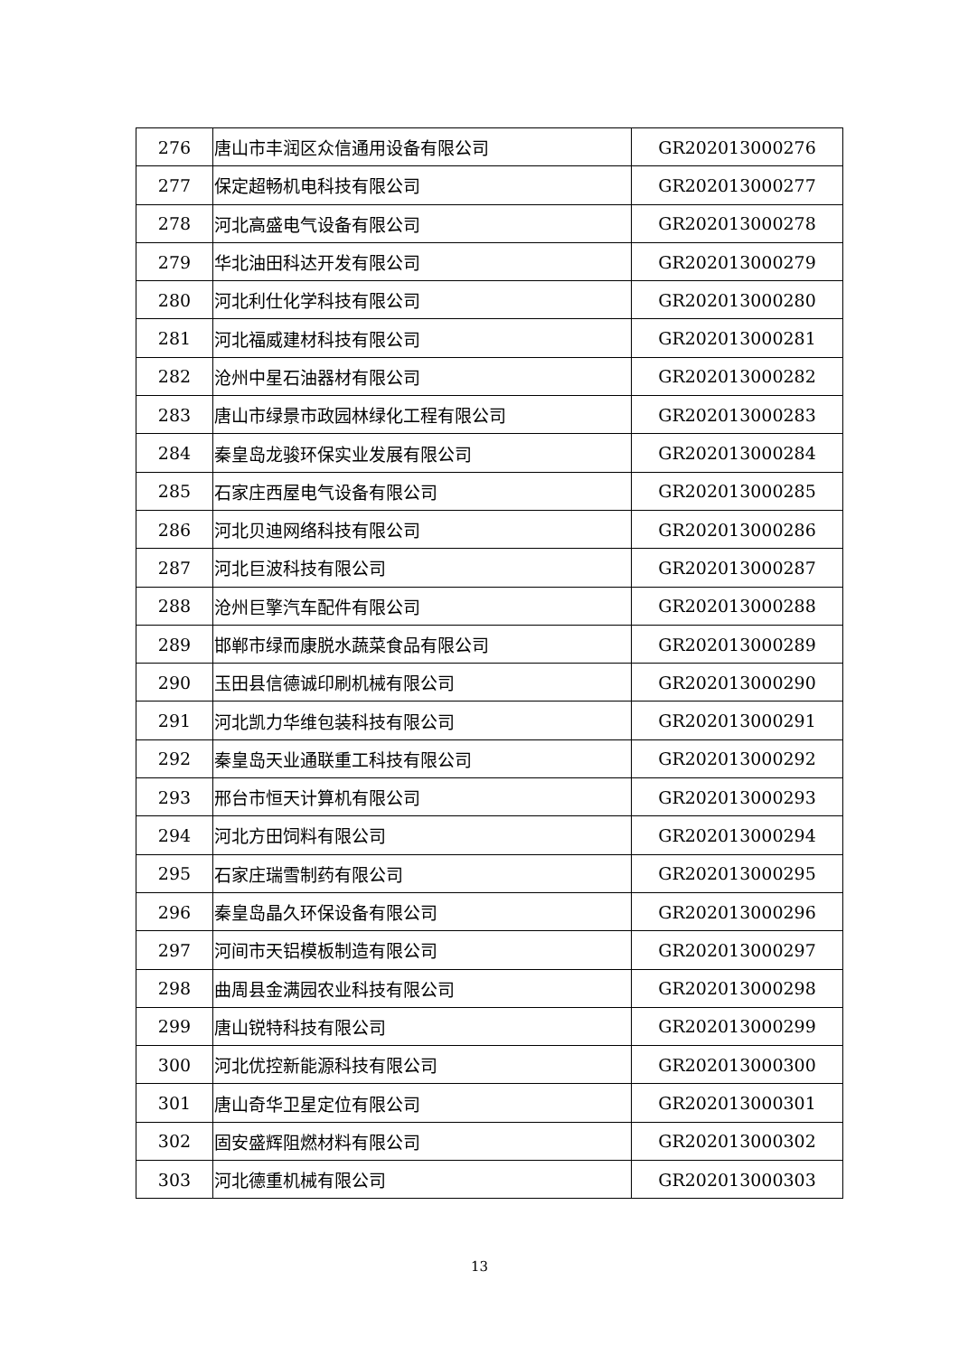| 276 | 唐山市丰润区众信通用设备有限公司 | GR202013000276 |
| 277 | 保定超畅机电科技有限公司 | GR202013000277 |
| 278 | 河北高盛电气设备有限公司 | GR202013000278 |
| 279 | 华北油田科达开发有限公司 | GR202013000279 |
| 280 | 河北利仕化学科技有限公司 | GR202013000280 |
| 281 | 河北福威建材科技有限公司 | GR202013000281 |
| 282 | 沧州中星石油器材有限公司 | GR202013000282 |
| 283 | 唐山市绿景市政园林绿化工程有限公司 | GR202013000283 |
| 284 | 秦皇岛龙骏环保实业发展有限公司 | GR202013000284 |
| 285 | 石家庄西屋电气设备有限公司 | GR202013000285 |
| 286 | 河北贝迪网络科技有限公司 | GR202013000286 |
| 287 | 河北巨波科技有限公司 | GR202013000287 |
| 288 | 沧州巨擎汽车配件有限公司 | GR202013000288 |
| 289 | 邯郸市绿而康脱水蔬菜食品有限公司 | GR202013000289 |
| 290 | 玉田县信德诚印刷机械有限公司 | GR202013000290 |
| 291 | 河北凯力华维包装科技有限公司 | GR202013000291 |
| 292 | 秦皇岛天业通联重工科技有限公司 | GR202013000292 |
| 293 | 邢台市恒天计算机有限公司 | GR202013000293 |
| 294 | 河北方田饲料有限公司 | GR202013000294 |
| 295 | 石家庄瑞雪制药有限公司 | GR202013000295 |
| 296 | 秦皇岛晶久环保设备有限公司 | GR202013000296 |
| 297 | 河间市天铝模板制造有限公司 | GR202013000297 |
| 298 | 曲周县金满园农业科技有限公司 | GR202013000298 |
| 299 | 唐山锐特科技有限公司 | GR202013000299 |
| 300 | 河北优控新能源科技有限公司 | GR202013000300 |
| 301 | 唐山奇华卫星定位有限公司 | GR202013000301 |
| 302 | 固安盛辉阻燃材料有限公司 | GR202013000302 |
| 303 | 河北德重机械有限公司 | GR202013000303 |
13